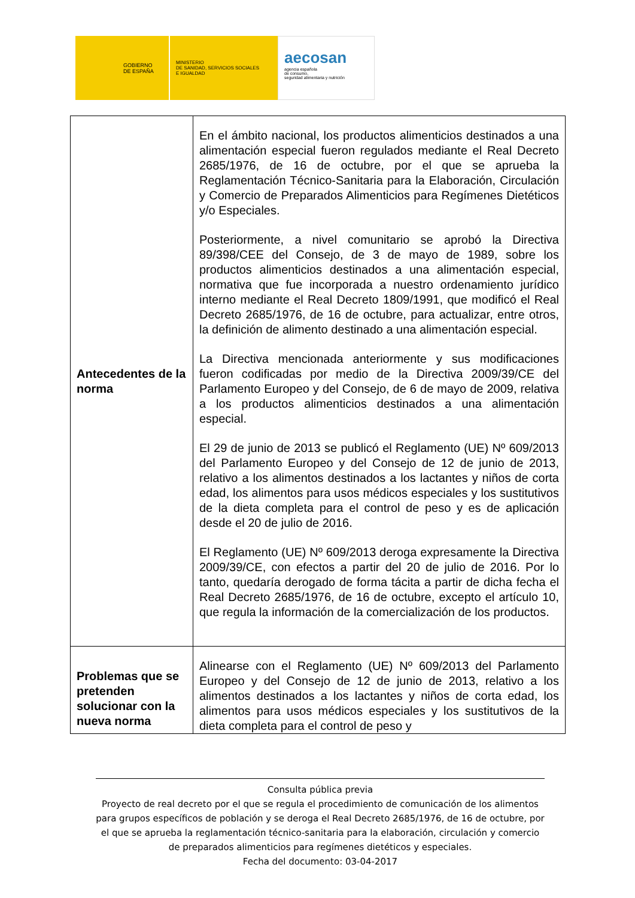GOBIERNO
DE ESPAÑA
MINISTERIO
DE SANIDAD, SERVICIOS SOCIALES
E IGUALDAD
aecosan
agencia española
de consumo,
seguridad alimentaria y nutrición
| Antecedentes de la norma | En el ámbito nacional, los productos alimenticios destinados a una alimentación especial fueron regulados mediante el Real Decreto 2685/1976, de 16 de octubre, por el que se aprueba la Reglamentación Técnico-Sanitaria para la Elaboración, Circulación y Comercio de Preparados Alimenticios para Regímenes Dietéticos y/o Especiales. Posteriormente, a nivel comunitario se aprobó la Directiva 89/398/CEE del Consejo, de 3 de mayo de 1989, sobre los productos alimenticios destinados a una alimentación especial, normativa que fue incorporada a nuestro ordenamiento jurídico interno mediante el Real Decreto 1809/1991, que modificó el Real Decreto 2685/1976, de 16 de octubre, para actualizar, entre otros, la definición de alimento destinado a una alimentación especial. La Directiva mencionada anteriormente y sus modificaciones fueron codificadas por medio de la Directiva 2009/39/CE del Parlamento Europeo y del Consejo, de 6 de mayo de 2009, relativa a los productos alimenticios destinados a una alimentación especial. El 29 de junio de 2013 se publicó el Reglamento (UE) Nº 609/2013 del Parlamento Europeo y del Consejo de 12 de junio de 2013, relativo a los alimentos destinados a los lactantes y niños de corta edad, los alimentos para usos médicos especiales y los sustitutivos de la dieta completa para el control de peso y es de aplicación desde el 20 de julio de 2016. El Reglamento (UE) Nº 609/2013 deroga expresamente la Directiva 2009/39/CE, con efectos a partir del 20 de julio de 2016. Por lo tanto, quedaría derogado de forma tácita a partir de dicha fecha el Real Decreto 2685/1976, de 16 de octubre, excepto el artículo 10, que regula la información de la comercialización de los productos. |
| Problemas que se pretenden solucionar con la nueva norma | Alinearse con el Reglamento (UE) Nº 609/2013 del Parlamento Europeo y del Consejo de 12 de junio de 2013, relativo a los alimentos destinados a los lactantes y niños de corta edad, los alimentos para usos médicos especiales y los sustitutivos de la dieta completa para el control de peso y |
Consulta pública previa
Proyecto de real decreto por el que se regula el procedimiento de comunicación de los alimentos para grupos específicos de población y se deroga el Real Decreto 2685/1976, de 16 de octubre, por el que se aprueba la reglamentación técnico-sanitaria para la elaboración, circulación y comercio de preparados alimenticios para regímenes dietéticos y especiales.
Fecha del documento: 03-04-2017